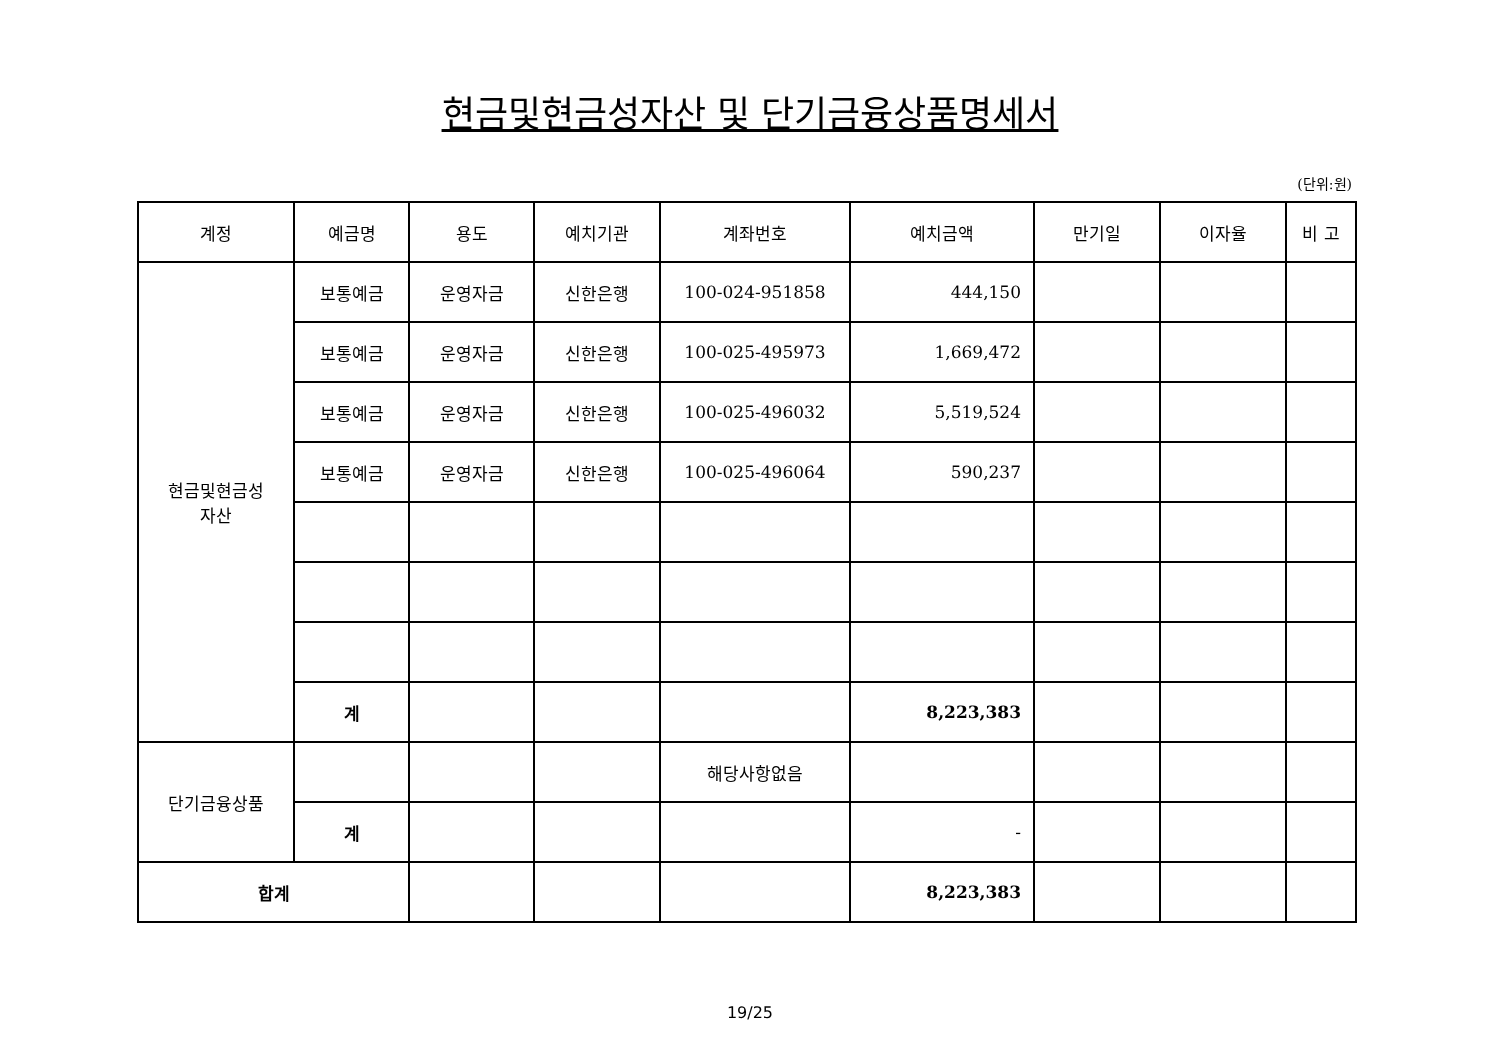현금및현금성자산 및 단기금융상품명세서
(단위:원)
| 계정 | 예금명 | 용도 | 예치기관 | 계좌번호 | 예치금액 | 만기일 | 이자율 | 비 고 |
| --- | --- | --- | --- | --- | --- | --- | --- | --- |
| 현금및현금성 자산 | 보통예금 | 운영자금 | 신한은행 | 100-024-951858 | 444,150 | | | |
| | 보통예금 | 운영자금 | 신한은행 | 100-025-495973 | 1,669,472 | | | |
| | 보통예금 | 운영자금 | 신한은행 | 100-025-496032 | 5,519,524 | | | |
| | 보통예금 | 운영자금 | 신한은행 | 100-025-496064 | 590,237 | | | |
| | 계 | | | | 8,223,383 | | | |
| 단기금융상품 | | | | 해당사항없음 | | | | |
| | 계 | | | | - | | | |
| 합계 | | | | | 8,223,383 | | | |
19/25